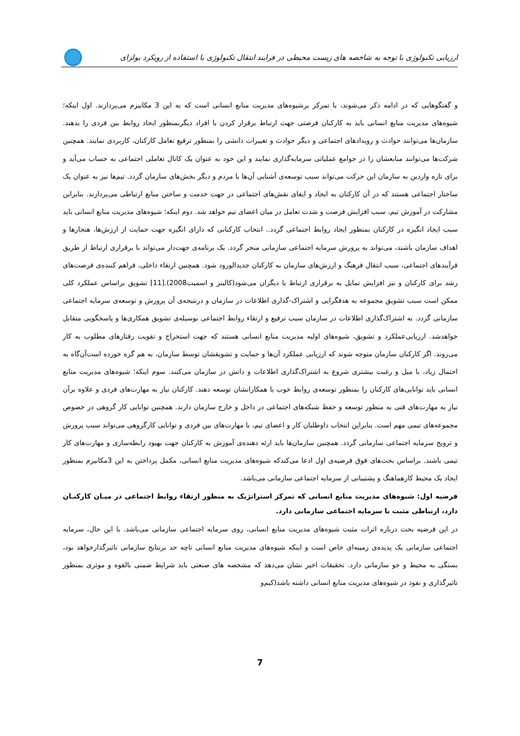ارزیابی تکنولوژی با توجه به شاخصه های زیست محیطی در فرایند انتقال تکنولوژی با استفاده از رویکرد بولزای
و گفتگوهایی که در ادامه ذکر می‌شوند، با تمرکز برشیوه‌های مدیریت منابع انسانی است که به این 3 مکانیزم می‌پردازند. اول اینکه؛ شیوه‌های مدیریت منابع انسانی باید به کارکنان فرصتی جهت ارتباط برقرار کردن با افراد دیگربمنظور ایجاد روابط بین فردی را بدهند. سازمان‌ها می‌توانند حوادث و رویدادهای اجتماعی و دیگر حوادث و تغییرات دانشی را بمنظور ترفیع تعامل کارکنان، کاربردی نمایند. همچنین شرکت‌ها می‌توانند منابعشان را در جوامع عملیاتی سرمایه‌گذاری نمایند و این خود به عنوان یک کانال تعاملی اجتماعی به حساب می‌آید و برای تازه واردین به سازمان این حرکت می‌تواند سبب توسعه‌ی آشنایی آن‌ها با مردم و دیگر بخش‌های سازمان گردد. تیم‌ها نیز به عنوان یک ساختار اجتماعی هستند که در آن کارکنان به ایجاد و ایفای نقش‌های اجتماعی در جهت خدمت و ساختن منابع ارتباطی می‌پردازند. بنابراین مشارکت در آموزش تیم، سبب افزایش فرصت و شدت تعامل در میان اعضای تیم خواهد شد. دوم اینکه؛ شیوه‌های مدیریت منابع انسانی باید سبب ایجاد انگیزه در کارکنان بمنظور ایجاد روابط اجتماعی گردد.. انتخاب کارکنانی که دارای انگیزه جهت حمایت از ارزش‌ها، هنجارها و اهداف سازمان باشند، می‌تواند به پرورش سرمایه اجتماعی سازمانی منجر گردد. یک برنامه‌ی جهت‌دار می‌تواند با برقراری ارتباط از طریق فرآیندهای اجتماعی، سبب انتقال فرهنگ و ارزش‌های سازمان به کارکنان جدیدالورود شود. همچنین ارتقاء داخلی، فراهم کننده‌ی فرصت‌های رشد برای کارکنان و نیز افزایش تمایل به برقراری ارتباط با دیگران می‌شود(کالینز و اسمیت2008).[11] تشویق براساس عملکرد کلی ممکن است سبب تشویق مجموعه به هدفگرایی و اشتراک-گذاری اطلاعات در سازمان و درنتیجه‌ی آن پرورش و توسعه‌ی سرمایه اجتماعی سازمانی گردد. به اشتراک‌گذاری اطلاعات در سازمان سبب ترفیع و ارتقاء روابط اجتماعی بوسیله‌ی تشویق همکاری‌ها و پاسخگویی متقابل خواهدشد. ارزیابی‌عملکرد و تشویق، شیوه‌های اولیه مدیریت منابع انسانی هستند که جهت استخراج و تقویت رفتارهای مطلوب به کار می‌روند. اگر کارکنان سازمان متوجه شوند که ارزیابی عملکرد آن‌ها و حمایت و تشویقشان توسط سازمان، به هم گره خورده است‌آن‌گاه به احتمال زیاد، با میل و رغبت بیشتری شروع به اشتراک‌گذاری اطلاعات و دانش در سازمان می‌کنند. سوم اینکه؛ شیوه‌های مدیریت منابع انسانی باید توانایی‌های کارکنان را بمنظور توسعه‌ی روابط خوب با همکارانشان توسعه دهند. کارکنان نیاز به مهارت‌های فردی و علاوه برآن نیاز به مهارت‌های فنی به منظور توسعه و حفظ شبکه‌های اجتماعی در داخل و خارج سازمان دارند. همچنین توانایی کار گروهی در خصوص مجموعه‌های تیمی مهم است. بنابراین انتخاب داوطلبان کار و اعضای تیم، با مهارت‌های بین فردی و توانایی کارگروهی می‌تواند سبب پرورش و ترویج سرمایه اجتماعی سازمانی گردد. همچنین سازمان‌ها باید ارئه دهنده‌ی آموزش به کارکنان جهت بهبود رابطه‌سازی و مهارت‌های کار تیمی باشند. براساس بحث‌های فوق فرضیه‌ی اول ادعا می‌کندکه شیوه‌های مدیریت منابع انسانی، مکمل پرداختن به این 3مکانیزم بمنظور ایجاد یک محیط کارهماهنگ و پشتیبانی از سرمایه اجتماعی سازمانی می‌باشد.
فرضیه اول: شیوه‌های مدیریت منابع انسانی که تمرکز استراتژیک به منظور ارتقاء روابط اجتماعی در میـان کارکنـان دارد، ارتباطی مثبت با سرمایه اجتماعی سازمانی دارد.
در این فرضیه بحث درباره اثرات مثبت شیوه‌های مدیریت منابع انسانی، روی سرمایه اجتماعی سازمانی می‌باشد. با این حال، سرمایه اجتماعی سازمانی یک پدیده‌ی زمینه‌ای خاص است و اینکه شیوه‌های مدیریت منابع انسانی تاچه حد برنتایج سازمانی تاثیرگذارخواهد بود، بستگی به محیط و جو سازمانی دارد. تحقیقات اخیر نشان می‌دهد که مشخصه های صنعتی باید شرایط ضمنی بالقوه و موثری بمنظور تاثیرگذاری و نفوذ در شیوه‌های مدیریت منابع انسانی داشته باشد(کیم‌و
7